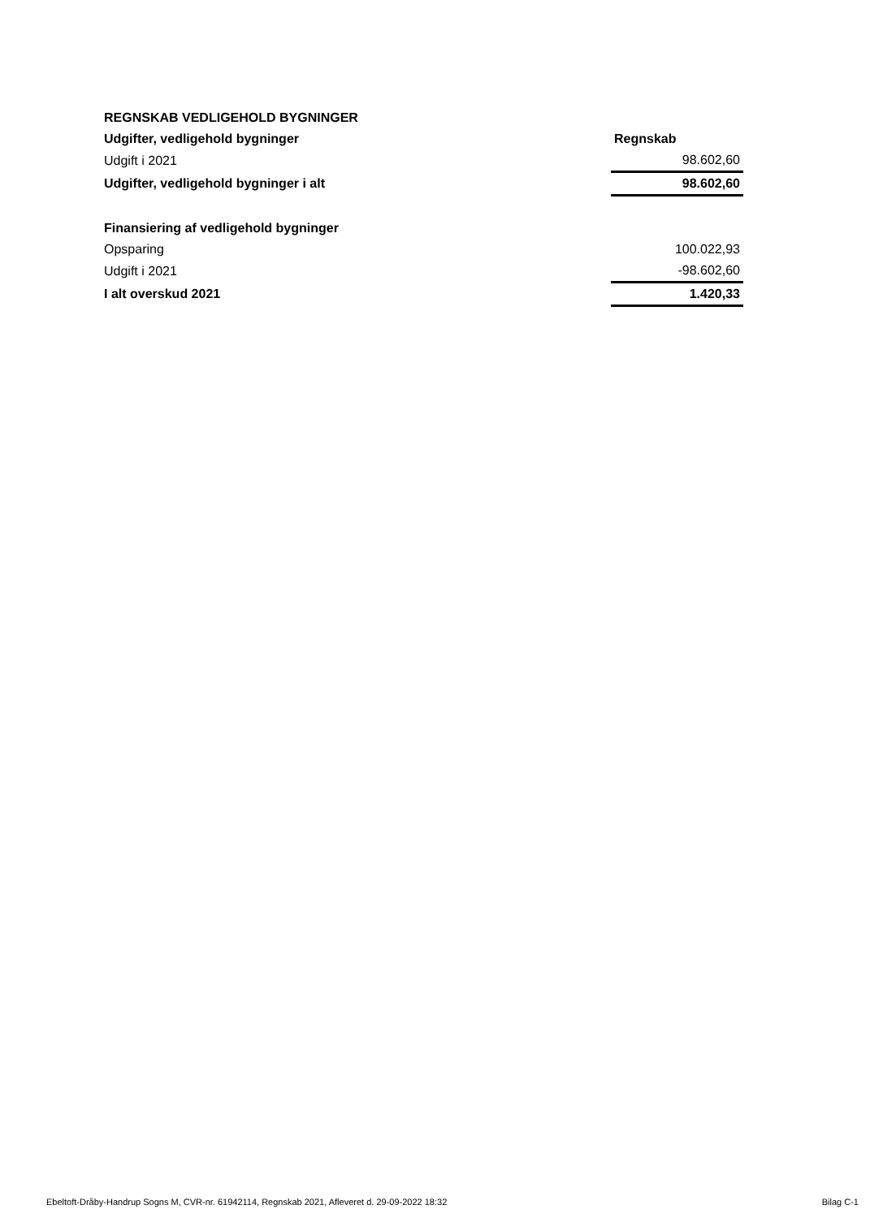| REGNSKAB VEDLIGEHOLD BYGNINGER | |
| Udgifter, vedligehold bygninger | Regnskab |
| Udgift i 2021 | 98.602,60 |
| Udgifter, vedligehold bygninger i alt | 98.602,60 |
| Finansiering af vedligehold bygninger | |
| Opsparing | 100.022,93 |
| Udgift i 2021 | -98.602,60 |
| I alt overskud 2021 | 1.420,33 |
Ebeltoft-Dråby-Handrup Sogns M, CVR-nr. 61942114, Regnskab 2021, Afleveret d. 29-09-2022 18:32 Bilag C-1